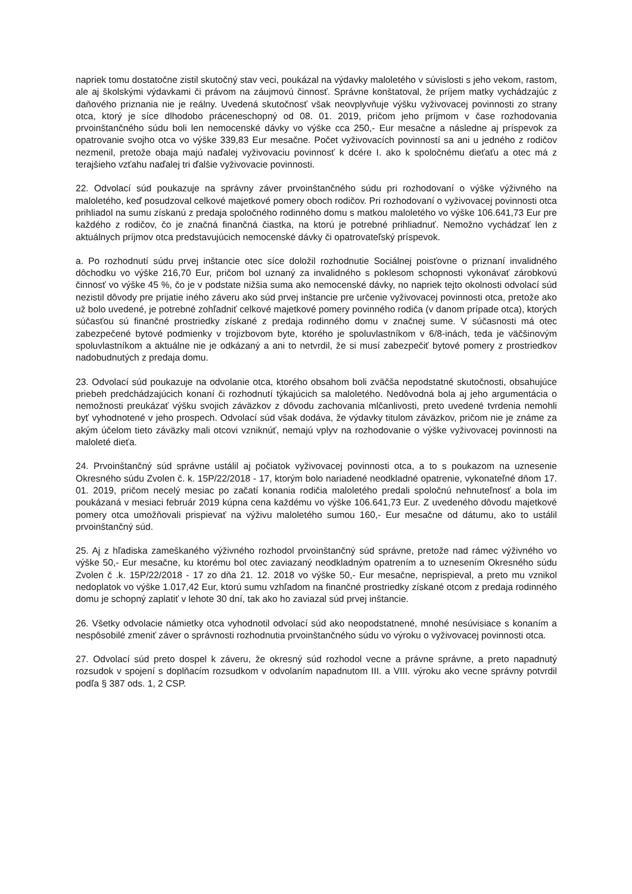napriek tomu dostatočne zistil skutočný stav veci, poukázal na výdavky maloletého v súvislosti s jeho vekom, rastom, ale aj školskými výdavkami či právom na záujmovú činnosť. Správne konštatoval, že príjem matky vychádzajúc z daňového priznania nie je reálny. Uvedená skutočnosť však neovplyvňuje výšku vyživovacej povinnosti zo strany otca, ktorý je síce dlhodobo práceneschopný od 08. 01. 2019, pričom jeho príjmom v čase rozhodovania prvoinštančného súdu boli len nemocenské dávky vo výške cca 250,- Eur mesačne a následne aj príspevok za opatrovanie svojho otca vo výške 339,83 Eur mesačne. Počet vyživovacích povinností sa ani u jedného z rodičov nezmenil, pretože obaja majú naďalej vyživovaciu povinnosť k dcére I. ako k spoločnému dieťaťu a otec má z terajšieho vzťahu naďalej tri ďalšie vyživovacie povinnosti.
22. Odvolací súd poukazuje na správny záver prvoinštančného súdu pri rozhodovaní o výške výživného na maloletého, keď posudzoval celkové majetkové pomery oboch rodičov. Pri rozhodovaní o vyživovacej povinnosti otca prihliadol na sumu získanú z predaja spoločného rodinného domu s matkou maloletého vo výške 106.641,73 Eur pre každého z rodičov, čo je značná finančná čiastka, na ktorú je potrebné prihliadnuť. Nemožno vychádzať len z aktuálnych príjmov otca predstavujúcich nemocenské dávky či opatrovateľský príspevok.
a. Po rozhodnutí súdu prvej inštancie otec síce doložil rozhodnutie Sociálnej poisťovne o priznaní invalidného dôchodku vo výške 216,70 Eur, pričom bol uznaný za invalidného s poklesom schopnosti vykonávať zárobkovú činnosť vo výške 45 %, čo je v podstate nižšia suma ako nemocenské dávky, no napriek tejto okolnosti odvolací súd nezistil dôvody pre prijatie iného záveru ako súd prvej inštancie pre určenie vyživovacej povinnosti otca, pretože ako už bolo uvedené, je potrebné zohľadniť celkové majetkové pomery povinného rodiča (v danom prípade otca), ktorých súčasťou sú finančné prostriedky získané z predaja rodinného domu v značnej sume. V súčasnosti má otec zabezpečené bytové podmienky v trojizbovom byte, ktorého je spoluvlastníkom v 6/8-inách, teda je väčšinovým spoluvlastníkom a aktuálne nie je odkázaný a ani to netvrdil, že si musí zabezpečiť bytové pomery z prostriedkov nadobudnutých z predaja domu.
23. Odvolací súd poukazuje na odvolanie otca, ktorého obsahom boli zväčša nepodstatné skutočnosti, obsahujúce priebeh predchádzajúcich konaní či rozhodnutí týkajúcich sa maloletého. Nedôvodná bola aj jeho argumentácia o nemožnosti preukázať výšku svojich záväzkov z dôvodu zachovania mlčanlivosti, preto uvedené tvrdenia nemohli byť vyhodnotené v jeho prospech. Odvolací súd však dodáva, že výdavky titulom záväzkov, pričom nie je známe za akým účelom tieto záväzky mali otcovi vzniknúť, nemajú vplyv na rozhodovanie o výške vyživovacej povinnosti na maloleté dieťa.
24. Prvoinštančný súd správne ustálil aj počiatok vyživovacej povinnosti otca, a to s poukazom na uznesenie Okresného súdu Zvolen č. k. 15P/22/2018 - 17, ktorým bolo nariadené neodkladné opatrenie, vykonateľné dňom 17. 01. 2019, pričom necelý mesiac po začatí konania rodičia maloletého predali spoločnú nehnuteľnosť a bola im poukázaná v mesiaci február 2019 kúpna cena každému vo výške 106.641,73 Eur. Z uvedeného dôvodu majetkové pomery otca umožňovali prispievať na výživu maloletého sumou 160,- Eur mesačne od dátumu, ako to ustálil prvoinštančný súd.
25. Aj z hľadiska zameškaného výživného rozhodol prvoinštančný súd správne, pretože nad rámec výživného vo výške 50,- Eur mesačne, ku ktorému bol otec zaviazaný neodkladným opatrením a to uznesením Okresného súdu Zvolen č .k. 15P/22/2018 - 17 zo dňa 21. 12. 2018 vo výške 50,- Eur mesačne, neprispieval, a preto mu vznikol nedoplatok vo výške 1.017,42 Eur, ktorú sumu vzhľadom na finančné prostriedky získané otcom z predaja rodinného domu je schopný zaplatiť v lehote 30 dní, tak ako ho zaviazal súd prvej inštancie.
26. Všetky odvolacie námietky otca vyhodnotil odvolací súd ako neopodstatnené, mnohé nesúvisiace s konaním a nespôsobilé zmeniť záver o správnosti rozhodnutia prvoinštančného súdu vo výroku o vyživovacej povinnosti otca.
27. Odvolací súd preto dospel k záveru, že okresný súd rozhodol vecne a právne správne, a preto napadnutý rozsudok v spojení s doplňacím rozsudkom v odvolaním napadnutom III. a VIII. výroku ako vecne správny potvrdil podľa § 387 ods. 1, 2 CSP.